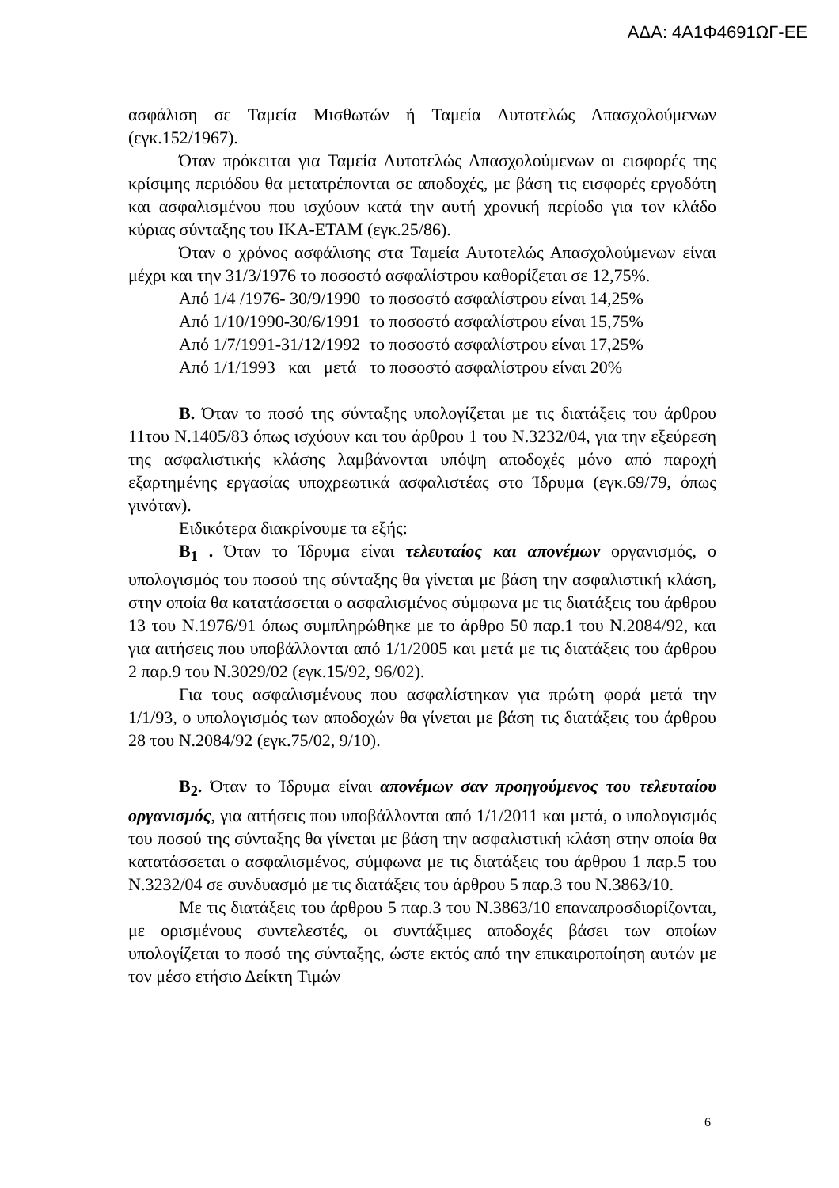ΑΔΑ: 4Α1Φ4691ΩΓ-ΕΕ
ασφάλιση σε Ταμεία Μισθωτών ή Ταμεία Αυτοτελώς Απασχολούμενων (εγκ.152/1967).
Όταν πρόκειται για Ταμεία Αυτοτελώς Απασχολούμενων οι εισφορές της κρίσιμης περιόδου θα μετατρέπονται σε αποδοχές, με βάση τις εισφορές εργοδότη και ασφαλισμένου που ισχύουν κατά την αυτή χρονική περίοδο για τον κλάδο κύριας σύνταξης του ΙΚΑ-ΕΤΑΜ (εγκ.25/86).
Όταν ο χρόνος ασφάλισης στα Ταμεία Αυτοτελώς Απασχολούμενων είναι μέχρι και την 31/3/1976 το ποσοστό ασφαλίστρου καθορίζεται σε 12,75%.
Από 1/4 /1976- 30/9/1990 το ποσοστό ασφαλίστρου είναι 14,25%
Από 1/10/1990-30/6/1991 το ποσοστό ασφαλίστρου είναι 15,75%
Από 1/7/1991-31/12/1992 το ποσοστό ασφαλίστρου είναι 17,25%
Από 1/1/1993 και μετά το ποσοστό ασφαλίστρου είναι 20%
Β. Όταν το ποσό της σύνταξης υπολογίζεται με τις διατάξεις του άρθρου 11του Ν.1405/83 όπως ισχύουν και του άρθρου 1 του Ν.3232/04, για την εξεύρεση της ασφαλιστικής κλάσης λαμβάνονται υπόψη αποδοχές μόνο από παροχή εξαρτημένης εργασίας υποχρεωτικά ασφαλιστέας στο Ίδρυμα (εγκ.69/79, όπως γινόταν).
Ειδικότερα διακρίνουμε τα εξής:
Β<sub>1</sub> . Όταν το Ίδρυμα είναι τελευταίος και απονέμων οργανισμός, ο υπολογισμός του ποσού της σύνταξης θα γίνεται με βάση την ασφαλιστική κλάση, στην οποία θα κατατάσσεται ο ασφαλισμένος σύμφωνα με τις διατάξεις του άρθρου 13 του Ν.1976/91 όπως συμπληρώθηκε με το άρθρο 50 παρ.1 του Ν.2084/92, και για αιτήσεις που υποβάλλονται από 1/1/2005 και μετά με τις διατάξεις του άρθρου 2 παρ.9 του Ν.3029/02 (εγκ.15/92, 96/02).
Για τους ασφαλισμένους που ασφαλίστηκαν για πρώτη φορά μετά την 1/1/93, ο υπολογισμός των αποδοχών θα γίνεται με βάση τις διατάξεις του άρθρου 28 του Ν.2084/92 (εγκ.75/02, 9/10).
Β<sub>2</sub>. Όταν το Ίδρυμα είναι απονέμων σαν προηγούμενος του τελευταίου οργανισμός, για αιτήσεις που υποβάλλονται από 1/1/2011 και μετά, ο υπολογισμός του ποσού της σύνταξης θα γίνεται με βάση την ασφαλιστική κλάση στην οποία θα κατατάσσεται ο ασφαλισμένος, σύμφωνα με τις διατάξεις του άρθρου 1 παρ.5 του Ν.3232/04 σε συνδυασμό με τις διατάξεις του άρθρου 5 παρ.3 του Ν.3863/10.
Με τις διατάξεις του άρθρου 5 παρ.3 του Ν.3863/10 επαναπροσδιορίζονται, με ορισμένους συντελεστές, οι συντάξιμες αποδοχές βάσει των οποίων υπολογίζεται το ποσό της σύνταξης, ώστε εκτός από την επικαιροποίηση αυτών με τον μέσο ετήσιο Δείκτη Τιμών
6